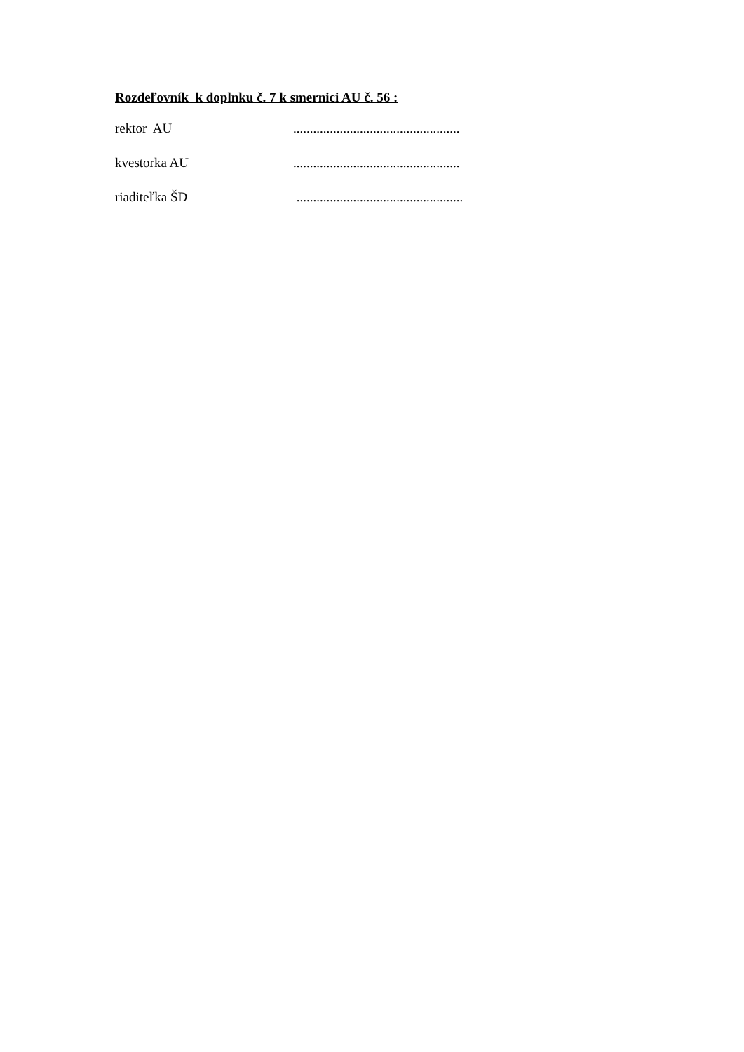Rozdeľovník k doplnku č. 7 k smernici AU č. 56 :
rektor AU ..................................................
kvestorka AU ..................................................
riaditeľka ŠD ..................................................